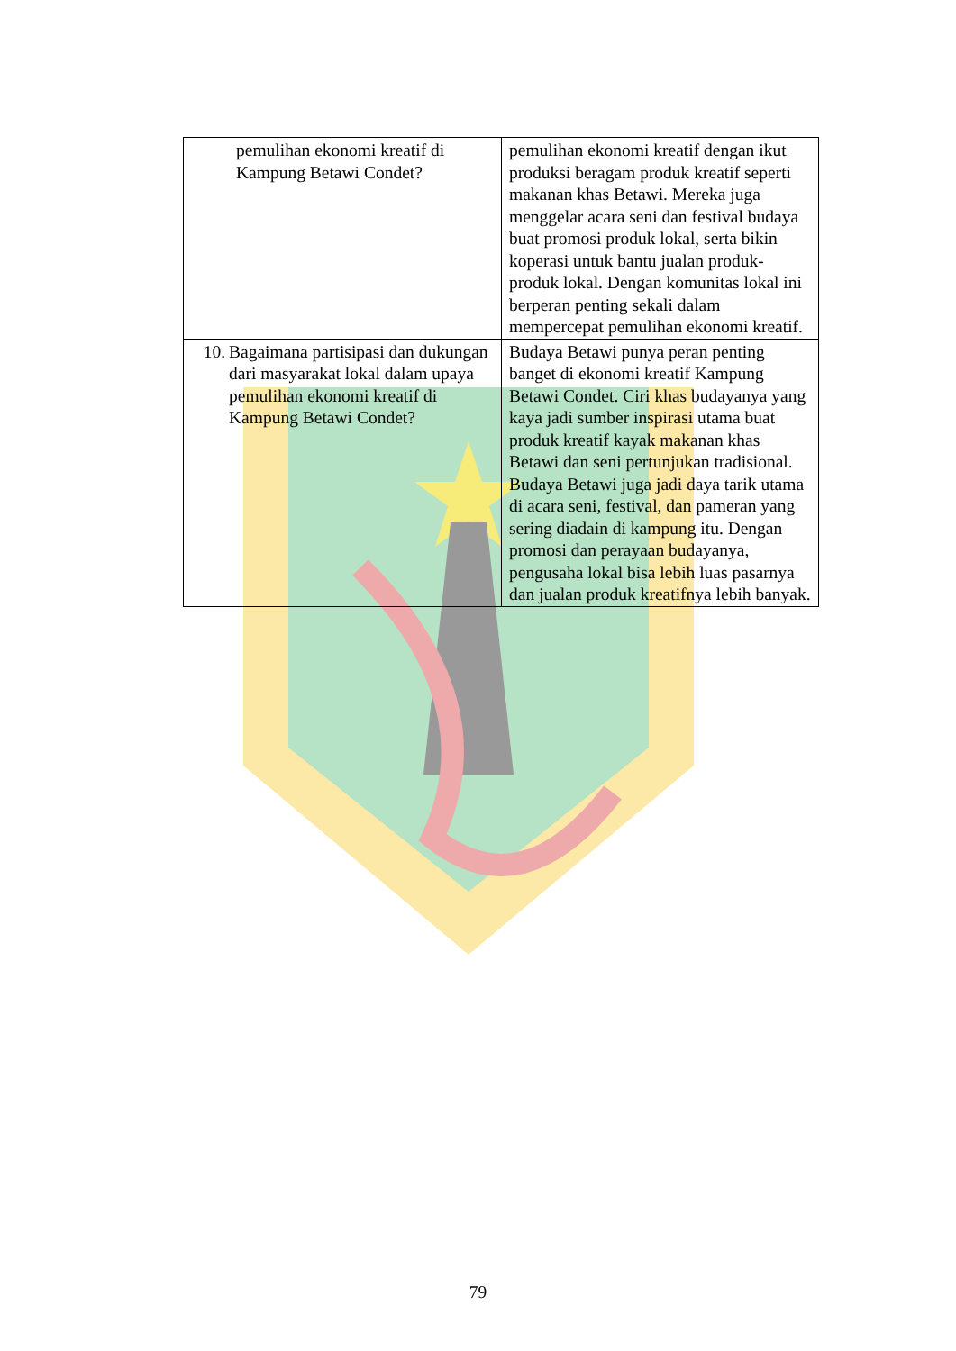| pemulihan ekonomi kreatif di Kampung Betawi Condet? | pemulihan ekonomi kreatif dengan ikut produksi beragam produk kreatif seperti makanan khas Betawi. Mereka juga menggelar acara seni dan festival budaya buat promosi produk lokal, serta bikin koperasi untuk bantu jualan produk-produk lokal. Dengan komunitas lokal ini berperan penting sekali dalam mempercepat pemulihan ekonomi kreatif. |
| 10. Bagaimana partisipasi dan dukungan dari masyarakat lokal dalam upaya pemulihan ekonomi kreatif di Kampung Betawi Condet? | Budaya Betawi punya peran penting banget di ekonomi kreatif Kampung Betawi Condet. Ciri khas budayanya yang kaya jadi sumber inspirasi utama buat produk kreatif kayak makanan khas Betawi dan seni pertunjukan tradisional. Budaya Betawi juga jadi daya tarik utama di acara seni, festival, dan pameran yang sering diadain di kampung itu. Dengan promosi dan perayaan budayanya, pengusaha lokal bisa lebih luas pasarnya dan jualan produk kreatifnya lebih banyak. |
79